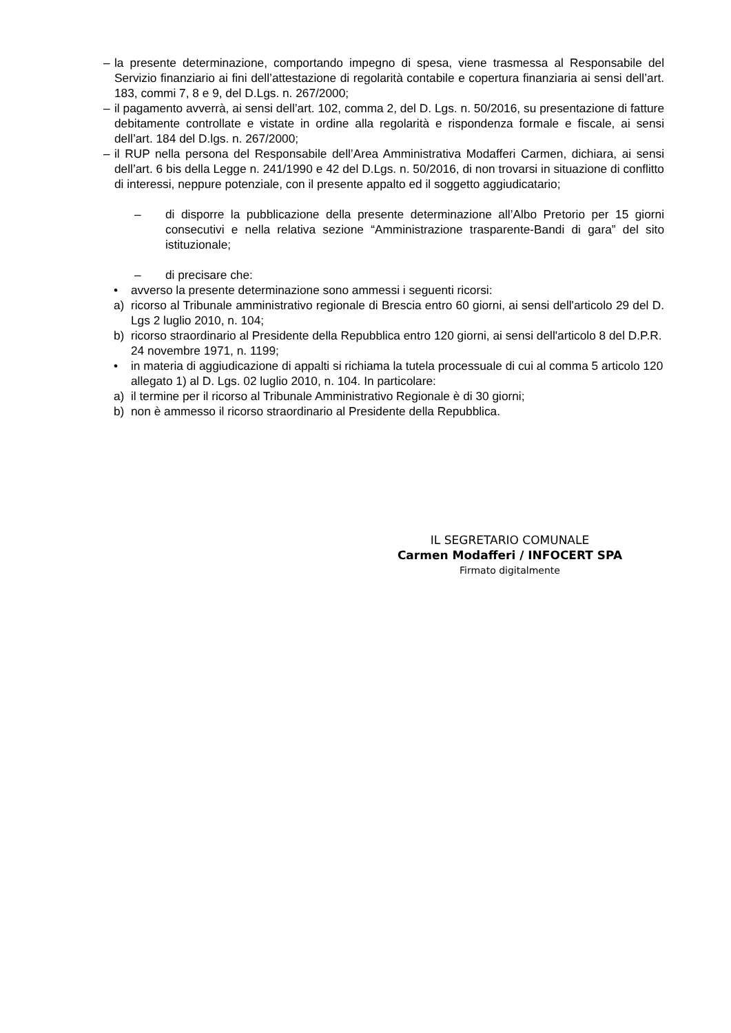– la presente determinazione, comportando impegno di spesa, viene trasmessa al Responsabile del Servizio finanziario ai fini dell’attestazione di regolarità contabile e copertura finanziaria ai sensi dell’art. 183, commi 7, 8 e 9, del D.Lgs. n. 267/2000;
– il pagamento avverrà, ai sensi dell’art. 102, comma 2, del D. Lgs. n. 50/2016, su presentazione di fatture debitamente controllate e vistate in ordine alla regolarità e rispondenza formale e fiscale, ai sensi dell’art. 184 del D.lgs. n. 267/2000;
– il RUP nella persona del Responsabile dell’Area Amministrativa Modafferi Carmen, dichiara, ai sensi dell’art. 6 bis della Legge n. 241/1990 e 42 del D.Lgs. n. 50/2016, di non trovarsi in situazione di conflitto di interessi, neppure potenziale, con il presente appalto ed il soggetto aggiudicatario;
– di disporre la pubblicazione della presente determinazione all’Albo Pretorio per 15 giorni consecutivi e nella relativa sezione “Amministrazione trasparente-Bandi di gara” del sito istituzionale;
– di precisare che:
• avverso la presente determinazione sono ammessi i seguenti ricorsi:
a) ricorso al Tribunale amministrativo regionale di Brescia entro 60 giorni, ai sensi dell'articolo 29 del D. Lgs 2 luglio 2010, n. 104;
b) ricorso straordinario al Presidente della Repubblica entro 120 giorni, ai sensi dell'articolo 8 del D.P.R. 24 novembre 1971, n. 1199;
• in materia di aggiudicazione di appalti si richiama la tutela processuale di cui al comma 5 articolo 120 allegato 1) al D. Lgs. 02 luglio 2010, n. 104. In particolare:
a) il termine per il ricorso al Tribunale Amministrativo Regionale è di 30 giorni;
b) non è ammesso il ricorso straordinario al Presidente della Repubblica.
IL SEGRETARIO COMUNALE
Carmen Modafferi / INFOCERT SPA
Firmato digitalmente